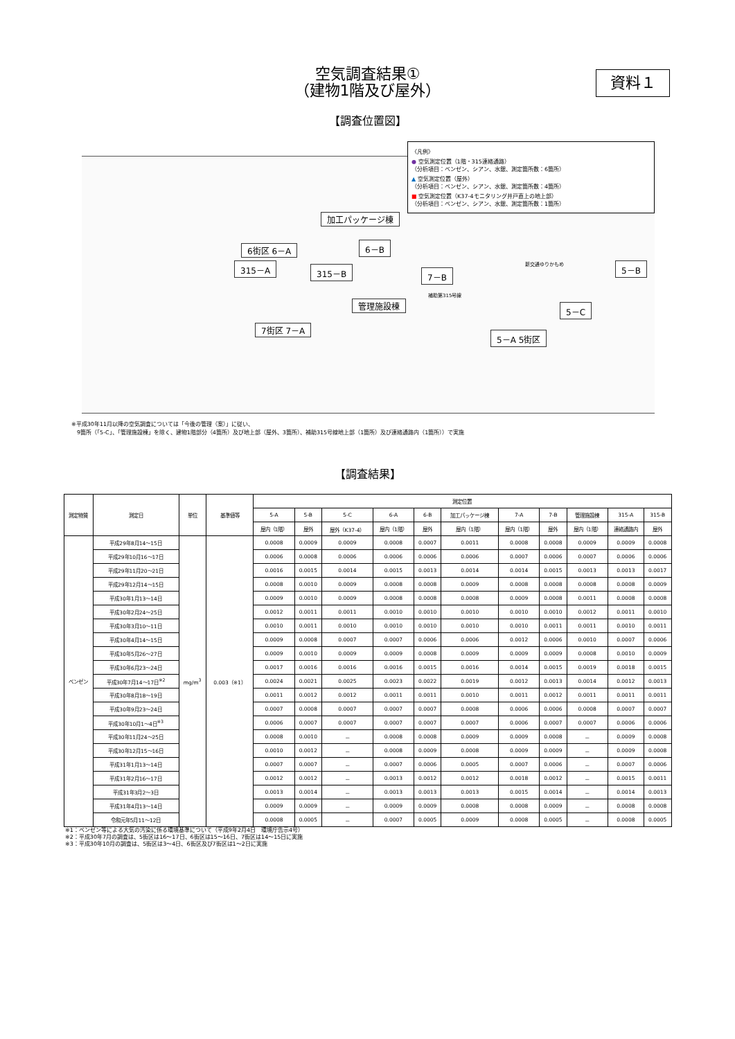空気調査結果①
（建物1階及び屋外）
資料１
【調査位置図】
〈凡例〉
● 空気測定位置（1階・315連絡通路）
（分析項目：ベンゼン、シアン、水銀、測定箇所数：6箇所）
▲ 空気測定位置（屋外）
（分析項目：ベンゼン、シアン、水銀、測定箇所数：4箇所）
■ 空気測定位置（K37-4モニタリング井戸直上の地上部）
（分析項目：ベンゼン、シアン、水銀、測定箇所数：1箇所）
加工パッケージ棟
6街区 6－A 6－B
315－A 315－B 7－B
5－B
管理施設棟 5－C
7街区 7－A
5－A 5街区
補助第315号線
新交通ゆりかもめ
※平成30年11月以降の空気調査については「今後の管理（案）」に従い、
　9箇所（「5-C」、「管理施設棟」を除く、建物1階部分（4箇所）及び地上部（屋外、3箇所）、補助315号線地上部（1箇所）及び連絡通路内（1箇所））で実施
【調査結果】
| 測定物質 | 測定日 | 単位 | 基準値等 | 測定位置 | | | | | | | | | | |
| --- | --- | --- | --- | --- | --- | --- | --- | --- | --- | --- | --- | --- | --- | --- |
| | | | | 5-A | 5-B | 5-C | 6-A | 6-B | 加工パッケージ棟 | 7-A | 7-B | 管理施設棟 | 315-A | 315-B |
| | | | | 屋内（1階） | 屋外 | 屋外（K37-4） | 屋内（1階） | 屋外 | 屋内（1階） | 屋内（1階） | 屋外 | 屋内（1階） | 連絡通路内 | 屋外 |
| ベンゼン | 平成29年8月14～15日 | mg/m<sup>3</sup> | 0.003（※1） | 0.0008 | 0.0009 | 0.0009 | 0.0008 | 0.0007 | 0.0011 | 0.0008 | 0.0008 | 0.0009 | 0.0009 | 0.0008 |
| | 平成29年10月16～17日 | | | 0.0006 | 0.0008 | 0.0006 | 0.0006 | 0.0006 | 0.0006 | 0.0007 | 0.0006 | 0.0007 | 0.0006 | 0.0006 |
| | 平成29年11月20～21日 | | | 0.0016 | 0.0015 | 0.0014 | 0.0015 | 0.0013 | 0.0014 | 0.0014 | 0.0015 | 0.0013 | 0.0013 | 0.0017 |
| | 平成29年12月14～15日 | | | 0.0008 | 0.0010 | 0.0009 | 0.0008 | 0.0008 | 0.0009 | 0.0008 | 0.0008 | 0.0008 | 0.0008 | 0.0009 |
| | 平成30年1月13～14日 | | | 0.0009 | 0.0010 | 0.0009 | 0.0008 | 0.0008 | 0.0008 | 0.0009 | 0.0008 | 0.0011 | 0.0008 | 0.0008 |
| | 平成30年2月24～25日 | | | 0.0012 | 0.0011 | 0.0011 | 0.0010 | 0.0010 | 0.0010 | 0.0010 | 0.0010 | 0.0012 | 0.0011 | 0.0010 |
| | 平成30年3月10～11日 | | | 0.0010 | 0.0011 | 0.0010 | 0.0010 | 0.0010 | 0.0010 | 0.0010 | 0.0011 | 0.0011 | 0.0010 | 0.0011 |
| | 平成30年4月14～15日 | | | 0.0009 | 0.0008 | 0.0007 | 0.0007 | 0.0006 | 0.0006 | 0.0012 | 0.0006 | 0.0010 | 0.0007 | 0.0006 |
| | 平成30年5月26～27日 | | | 0.0009 | 0.0010 | 0.0009 | 0.0009 | 0.0008 | 0.0009 | 0.0009 | 0.0009 | 0.0008 | 0.0010 | 0.0009 |
| | 平成30年6月23～24日 | | | 0.0017 | 0.0016 | 0.0016 | 0.0016 | 0.0015 | 0.0016 | 0.0014 | 0.0015 | 0.0019 | 0.0018 | 0.0015 |
| | 平成30年7月14～17日<sup>※2</sup> | | | 0.0024 | 0.0021 | 0.0025 | 0.0023 | 0.0022 | 0.0019 | 0.0012 | 0.0013 | 0.0014 | 0.0012 | 0.0013 |
| | 平成30年8月18～19日 | | | 0.0011 | 0.0012 | 0.0012 | 0.0011 | 0.0011 | 0.0010 | 0.0011 | 0.0012 | 0.0011 | 0.0011 | 0.0011 |
| | 平成30年9月23～24日 | | | 0.0007 | 0.0008 | 0.0007 | 0.0007 | 0.0007 | 0.0008 | 0.0006 | 0.0006 | 0.0008 | 0.0007 | 0.0007 |
| | 平成30年10月1～4日<sup>※3</sup> | | | 0.0006 | 0.0007 | 0.0007 | 0.0007 | 0.0007 | 0.0007 | 0.0006 | 0.0007 | 0.0007 | 0.0006 | 0.0006 |
| | 平成30年11月24～25日 | | | 0.0008 | 0.0010 | － | 0.0008 | 0.0008 | 0.0009 | 0.0009 | 0.0008 | － | 0.0009 | 0.0008 |
| | 平成30年12月15～16日 | | | 0.0010 | 0.0012 | － | 0.0008 | 0.0009 | 0.0008 | 0.0009 | 0.0009 | － | 0.0009 | 0.0008 |
| | 平成31年1月13～14日 | | | 0.0007 | 0.0007 | － | 0.0007 | 0.0006 | 0.0005 | 0.0007 | 0.0006 | － | 0.0007 | 0.0006 |
| | 平成31年2月16～17日 | | | 0.0012 | 0.0012 | － | 0.0013 | 0.0012 | 0.0012 | 0.0018 | 0.0012 | － | 0.0015 | 0.0011 |
| | 平成31年3月2～3日 | | | 0.0013 | 0.0014 | － | 0.0013 | 0.0013 | 0.0013 | 0.0015 | 0.0014 | － | 0.0014 | 0.0013 |
| | 平成31年4月13～14日 | | | 0.0009 | 0.0009 | － | 0.0009 | 0.0009 | 0.0008 | 0.0008 | 0.0009 | － | 0.0008 | 0.0008 |
| | 令和元年5月11～12日 | | | 0.0008 | 0.0005 | － | 0.0007 | 0.0005 | 0.0009 | 0.0008 | 0.0005 | － | 0.0008 | 0.0005 |
※1：ベンゼン等による大気の汚染に係る環境基準について（平成9年2月4日　環境庁告示4号）
※2：平成30年7月の調査は、5街区は16～17日、6街区は15～16日、7街区は14～15日に実施
※3：平成30年10月の調査は、5街区は3～4日、6街区及び7街区は1～2日に実施